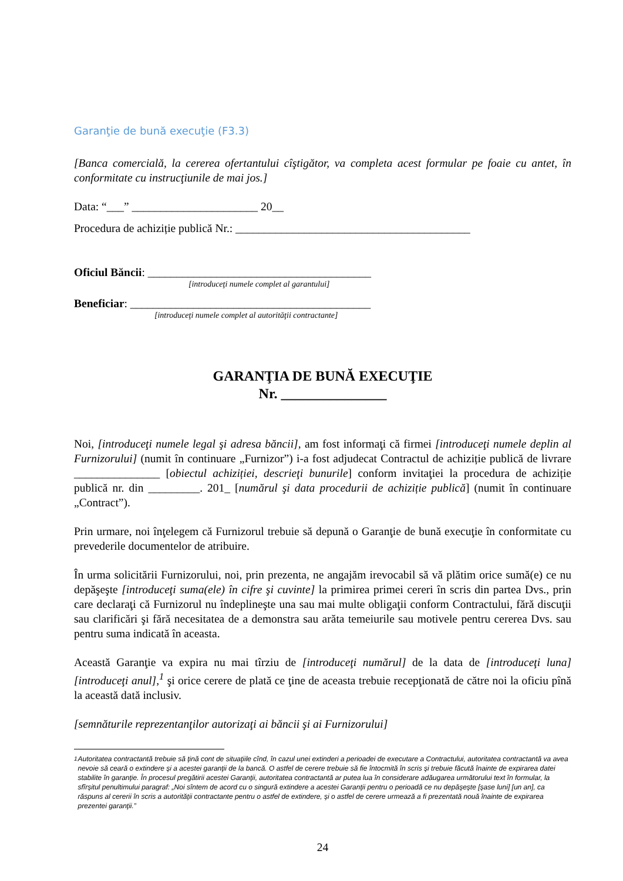Garanţie de bună execuţie (F3.3)
[Banca comercială, la cererea ofertantului cîştigător, va completa acest formular pe foaie cu antet, în conformitate cu instrucţiunile de mai jos.]
Data: “___” ______________________ 20__
Procedura de achiziție publică Nr.: _________________________________________
Oficiul Băncii: _______________________________________
[introduceţi numele complet al garantului]
Beneficiar: __________________________________________
[introduceţi numele complet al autorităţii contractante]
GARANŢIA DE BUNĂ EXECUŢIE
Nr. _______________
Noi, [introduceţi numele legal şi adresa băncii], am fost informaţi că firmei [introduceţi numele deplin al Furnizorului] (numit în continuare „Furnizor”) i-a fost adjudecat Contractul de achiziție publică de livrare _______________ [obiectul achiziției, descrieţi bunurile] conform invitaţiei la procedura de achiziție publică nr. din _________. 201_ [numărul şi data procedurii de achiziție publică] (numit în continuare „Contract”).
Prin urmare, noi înţelegem că Furnizorul trebuie să depună o Garanţie de bună execuţie în conformitate cu prevederile documentelor de atribuire.
În urma solicitării Furnizorului, noi, prin prezenta, ne angajăm irevocabil să vă plătim orice sumă(e) ce nu depăşeşte [introduceţi suma(ele) în cifre şi cuvinte] la primirea primei cereri în scris din partea Dvs., prin care declaraţi că Furnizorul nu îndeplineşte una sau mai multe obligaţii conform Contractului, fără discuţii sau clarificări şi fără necesitatea de a demonstra sau arăta temeiurile sau motivele pentru cererea Dvs. sau pentru suma indicată în aceasta.
Această Garanţie va expira nu mai tîrziu de [introduceţi numărul] de la data de [introduceţi luna] [introduceţi anul],<sup>1</sup> şi orice cerere de plată ce ţine de aceasta trebuie recepţionată de către noi la oficiu pînă la această dată inclusiv.
[semnăturile reprezentanţilor autorizaţi ai băncii şi ai Furnizorului]
<sup>1</sup> Autoritatea contractantă trebuie să ţină cont de situaţiile cînd, în cazul unei extinderi a perioadei de executare a Contractului, autoritatea contractantă va avea nevoie să ceară o extindere şi a acestei garanţii de la bancă. O astfel de cerere trebuie să fie întocmită în scris şi trebuie făcută înainte de expirarea datei stabilite în garanţie. În procesul pregătirii acestei Garanţii, autoritatea contractantă ar putea lua în considerare adăugarea următorului text în formular, la sfîrşitul penultimului paragraf: „Noi sîntem de acord cu o singură extindere a acestei Garanţii pentru o perioadă ce nu depăşeşte [şase luni] [un an], ca răspuns al cererii în scris a autorităţii contractante pentru o astfel de extindere, şi o astfel de cerere urmează a fi prezentată nouă înainte de expirarea prezentei garanţii.”
24